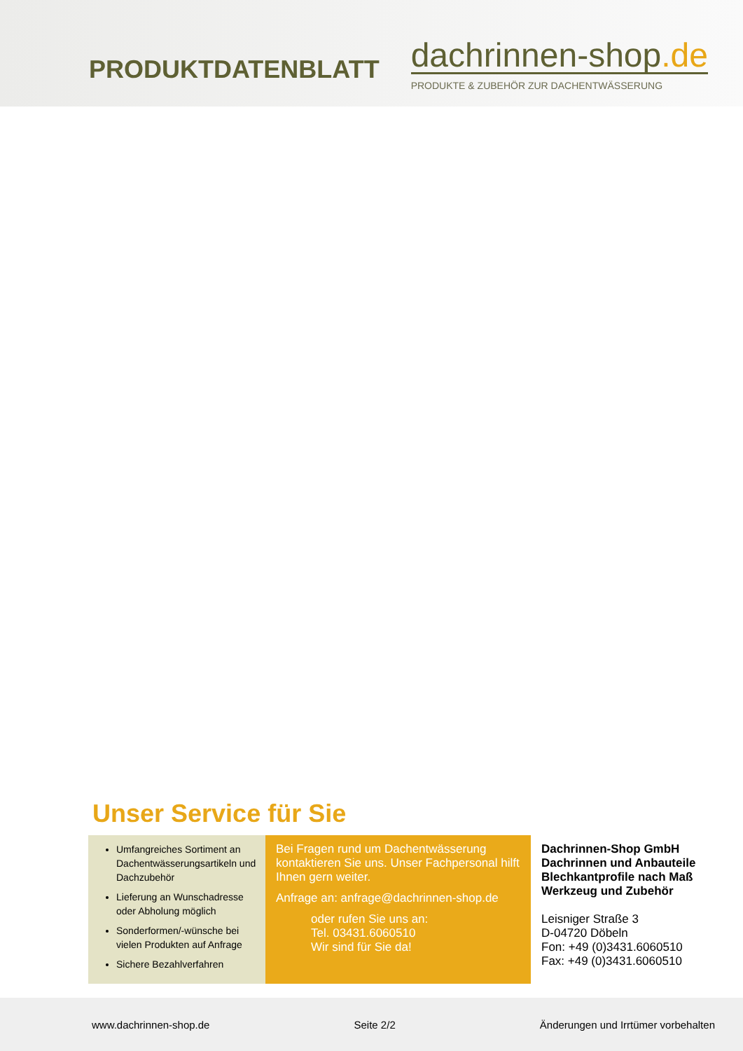PRODUKTDATENBLATT
dachrinnen-shop.de
PRODUKTE & ZUBEHÖR ZUR DACHENTWÄSSERUNG
Unser Service für Sie
Umfangreiches Sortiment an Dachentwässerungsartikeln und Dachzubehör
Lieferung an Wunschadresse oder Abholung möglich
Sonderformen/-wünsche bei vielen Produkten auf Anfrage
Sichere Bezahlverfahren
Bei Fragen rund um Dachentwässerung kontaktieren Sie uns. Unser Fachpersonal hilft Ihnen gern weiter.
Anfrage an: anfrage@dachrinnen-shop.de
oder rufen Sie uns an:
Tel. 03431.6060510
Wir sind für Sie da!
Dachrinnen-Shop GmbH
Dachrinnen und Anbauteile
Blechkantprofile nach Maß
Werkzeug und Zubehör
Leisniger Straße 3
D-04720 Döbeln
Fon: +49 (0)3431.6060510
Fax: +49 (0)3431.6060510
www.dachrinnen-shop.de Seite 2/2 Änderungen und Irrtümer vorbehalten